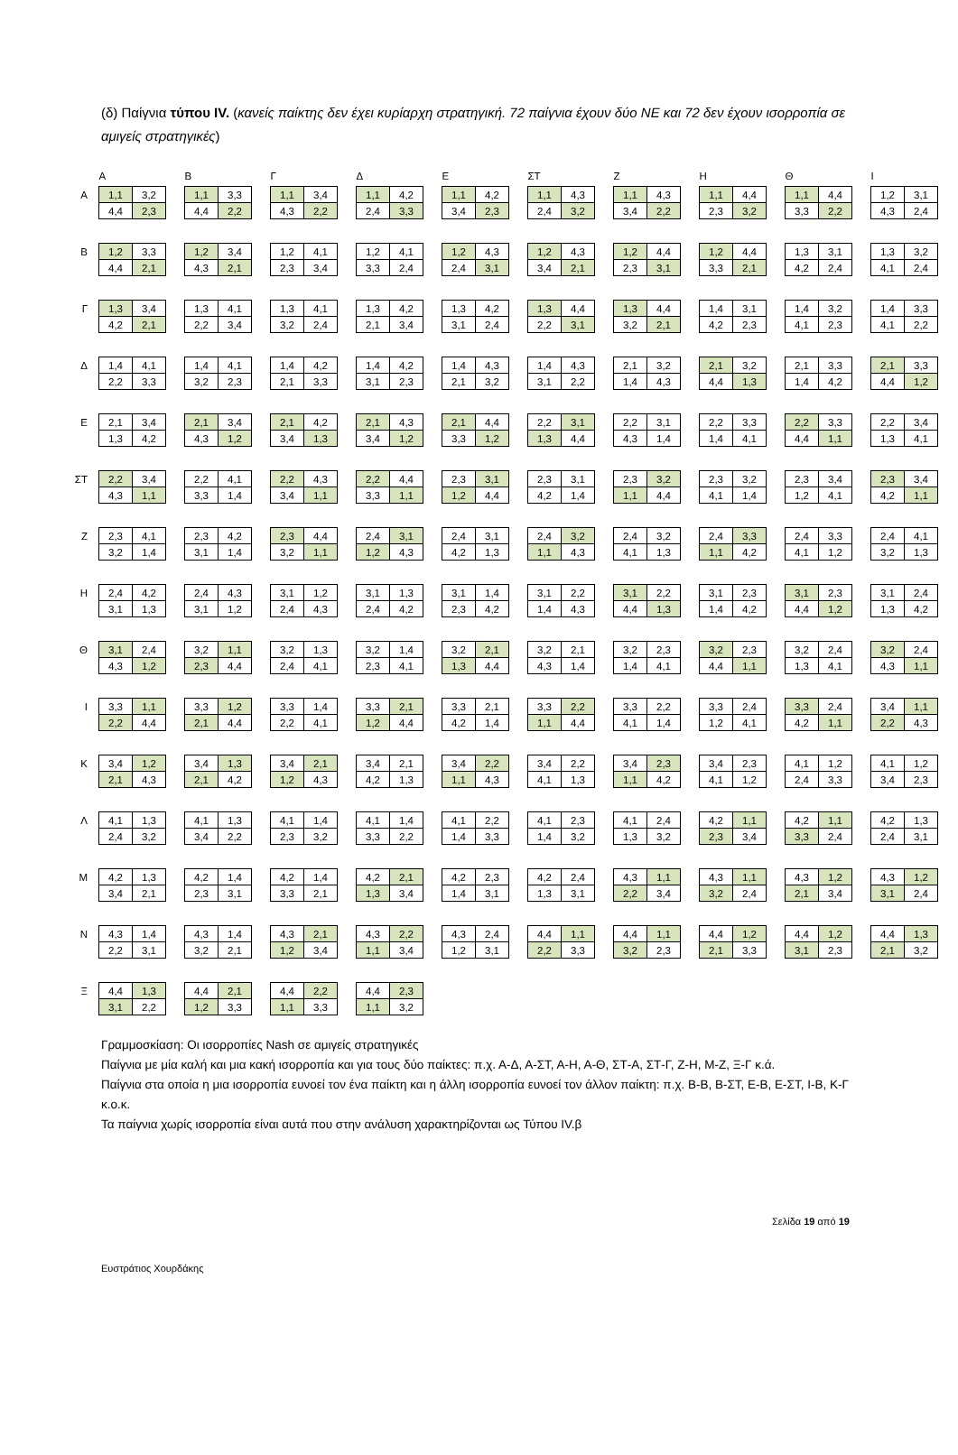(δ) Παίγνια τύπου IV. (κανείς παίκτης δεν έχει κυρίαρχη στρατηγική. 72 παίγνια έχουν δύο ΝΕ και 72 δεν έχουν ισορροπία σε αμιγείς στρατηγικές)
| | | Α | | | Β | | | Γ | | | Δ | | | Ε | | | ΣΤ | | | Ζ | | | Η | | | Θ | | | Ι | |
| --- | --- | --- | --- | --- | --- | --- | --- | --- | --- | --- | --- | --- | --- | --- | --- | --- | --- | --- | --- | --- | --- | --- | --- | --- | --- | --- | --- | --- | --- | --- |
| Α | | 1,1 | 3,2 | | 1,1 | 3,3 | | 1,1 | 3,4 | | 1,1 | 4,2 | | 1,1 | 4,2 | | 1,1 | 4,3 | | 1,1 | 4,3 | | 1,1 | 4,4 | | 1,1 | 4,4 | | 1,2 | 3,1 |
| | | 4,4 | 2,3 | | 4,4 | 2,2 | | 4,3 | 2,2 | | 2,4 | 3,3 | | 3,4 | 2,3 | | 2,4 | 3,2 | | 3,4 | 2,2 | | 2,3 | 3,2 | | 3,3 | 2,2 | | 4,3 | 2,4 |
| Β | | 1,2 | 3,3 | | 1,2 | 3,4 | | 1,2 | 4,1 | | 1,2 | 4,1 | | 1,2 | 4,3 | | 1,2 | 4,3 | | 1,2 | 4,4 | | 1,2 | 4,4 | | 1,3 | 3,1 | | 1,3 | 3,2 |
| | | 4,4 | 2,1 | | 4,3 | 2,1 | | 2,3 | 3,4 | | 3,3 | 2,4 | | 2,4 | 3,1 | | 3,4 | 2,1 | | 2,3 | 3,1 | | 3,3 | 2,1 | | 4,2 | 2,4 | | 4,1 | 2,4 |
| Γ | | 1,3 | 3,4 | | 1,3 | 4,1 | | 1,3 | 4,1 | | 1,3 | 4,2 | | 1,3 | 4,2 | | 1,3 | 4,4 | | 1,3 | 4,4 | | 1,4 | 3,1 | | 1,4 | 3,2 | | 1,4 | 3,3 |
| | | 4,2 | 2,1 | | 2,2 | 3,4 | | 3,2 | 2,4 | | 2,1 | 3,4 | | 3,1 | 2,4 | | 2,2 | 3,1 | | 3,2 | 2,1 | | 4,2 | 2,3 | | 4,1 | 2,3 | | 4,1 | 2,2 |
| Δ | | 1,4 | 4,1 | | 1,4 | 4,1 | | 1,4 | 4,2 | | 1,4 | 4,2 | | 1,4 | 4,3 | | 1,4 | 4,3 | | 2,1 | 3,2 | | 2,1 | 3,2 | | 2,1 | 3,3 | | 2,1 | 3,3 |
| | | 2,2 | 3,3 | | 3,2 | 2,3 | | 2,1 | 3,3 | | 3,1 | 2,3 | | 2,1 | 3,2 | | 3,1 | 2,2 | | 1,4 | 4,3 | | 4,4 | 1,3 | | 1,4 | 4,2 | | 4,4 | 1,2 |
| Ε | | 2,1 | 3,4 | | 2,1 | 3,4 | | 2,1 | 4,2 | | 2,1 | 4,3 | | 2,1 | 4,4 | | 2,2 | 3,1 | | 2,2 | 3,1 | | 2,2 | 3,3 | | 2,2 | 3,3 | | 2,2 | 3,4 |
| | | 1,3 | 4,2 | | 4,3 | 1,2 | | 3,4 | 1,3 | | 3,4 | 1,2 | | 3,3 | 1,2 | | 1,3 | 4,4 | | 4,3 | 1,4 | | 1,4 | 4,1 | | 4,4 | 1,1 | | 1,3 | 4,1 |
| ΣΤ | | 2,2 | 3,4 | | 2,2 | 4,1 | | 2,2 | 4,3 | | 2,2 | 4,4 | | 2,3 | 3,1 | | 2,3 | 3,1 | | 2,3 | 3,2 | | 2,3 | 3,2 | | 2,3 | 3,4 | | 2,3 | 3,4 |
| | | 4,3 | 1,1 | | 3,3 | 1,4 | | 3,4 | 1,1 | | 3,3 | 1,1 | | 1,2 | 4,4 | | 4,2 | 1,4 | | 1,1 | 4,4 | | 4,1 | 1,4 | | 1,2 | 4,1 | | 4,2 | 1,1 |
| Ζ | | 2,3 | 4,1 | | 2,3 | 4,2 | | 2,3 | 4,4 | | 2,4 | 3,1 | | 2,4 | 3,1 | | 2,4 | 3,2 | | 2,4 | 3,2 | | 2,4 | 3,3 | | 2,4 | 3,3 | | 2,4 | 4,1 |
| | | 3,2 | 1,4 | | 3,1 | 1,4 | | 3,2 | 1,1 | | 1,2 | 4,3 | | 4,2 | 1,3 | | 1,1 | 4,3 | | 4,1 | 1,3 | | 1,1 | 4,2 | | 4,1 | 1,2 | | 3,2 | 1,3 |
| Η | | 2,4 | 4,2 | | 2,4 | 4,3 | | 3,1 | 1,2 | | 3,1 | 1,3 | | 3,1 | 1,4 | | 3,1 | 2,2 | | 3,1 | 2,2 | | 3,1 | 2,3 | | 3,1 | 2,3 | | 3,1 | 2,4 |
| | | 3,1 | 1,3 | | 3,1 | 1,2 | | 2,4 | 4,3 | | 2,4 | 4,2 | | 2,3 | 4,2 | | 1,4 | 4,3 | | 4,4 | 1,3 | | 1,4 | 4,2 | | 4,4 | 1,2 | | 1,3 | 4,2 |
| Θ | | 3,1 | 2,4 | | 3,2 | 1,1 | | 3,2 | 1,3 | | 3,2 | 1,4 | | 3,2 | 2,1 | | 3,2 | 2,1 | | 3,2 | 2,3 | | 3,2 | 2,3 | | 3,2 | 2,4 | | 3,2 | 2,4 |
| | | 4,3 | 1,2 | | 2,3 | 4,4 | | 2,4 | 4,1 | | 2,3 | 4,1 | | 1,3 | 4,4 | | 4,3 | 1,4 | | 1,4 | 4,1 | | 4,4 | 1,1 | | 1,3 | 4,1 | | 4,3 | 1,1 |
| Ι | | 3,3 | 1,1 | | 3,3 | 1,2 | | 3,3 | 1,4 | | 3,3 | 2,1 | | 3,3 | 2,1 | | 3,3 | 2,2 | | 3,3 | 2,2 | | 3,3 | 2,4 | | 3,3 | 2,4 | | 3,4 | 1,1 |
| | | 2,2 | 4,4 | | 2,1 | 4,4 | | 2,2 | 4,1 | | 1,2 | 4,4 | | 4,2 | 1,4 | | 1,1 | 4,4 | | 4,1 | 1,4 | | 1,2 | 4,1 | | 4,2 | 1,1 | | 2,2 | 4,3 |
| Κ | | 3,4 | 1,2 | | 3,4 | 1,3 | | 3,4 | 2,1 | | 3,4 | 2,1 | | 3,4 | 2,2 | | 3,4 | 2,2 | | 3,4 | 2,3 | | 3,4 | 2,3 | | 4,1 | 1,2 | | 4,1 | 1,2 |
| | | 2,1 | 4,3 | | 2,1 | 4,2 | | 1,2 | 4,3 | | 4,2 | 1,3 | | 1,1 | 4,3 | | 4,1 | 1,3 | | 1,1 | 4,2 | | 4,1 | 1,2 | | 2,4 | 3,3 | | 3,4 | 2,3 |
| Λ | | 4,1 | 1,3 | | 4,1 | 1,3 | | 4,1 | 1,4 | | 4,1 | 1,4 | | 4,1 | 2,2 | | 4,1 | 2,3 | | 4,1 | 2,4 | | 4,2 | 1,1 | | 4,2 | 1,1 | | 4,2 | 1,3 |
| | | 2,4 | 3,2 | | 3,4 | 2,2 | | 2,3 | 3,2 | | 3,3 | 2,2 | | 1,4 | 3,3 | | 1,4 | 3,2 | | 1,3 | 3,2 | | 2,3 | 3,4 | | 3,3 | 2,4 | | 2,4 | 3,1 |
| Μ | | 4,2 | 1,3 | | 4,2 | 1,4 | | 4,2 | 1,4 | | 4,2 | 2,1 | | 4,2 | 2,3 | | 4,2 | 2,4 | | 4,3 | 1,1 | | 4,3 | 1,1 | | 4,3 | 1,2 | | 4,3 | 1,2 |
| | | 3,4 | 2,1 | | 2,3 | 3,1 | | 3,3 | 2,1 | | 1,3 | 3,4 | | 1,4 | 3,1 | | 1,3 | 3,1 | | 2,2 | 3,4 | | 3,2 | 2,4 | | 2,1 | 3,4 | | 3,1 | 2,4 |
| Ν | | 4,3 | 1,4 | | 4,3 | 1,4 | | 4,3 | 2,1 | | 4,3 | 2,2 | | 4,3 | 2,4 | | 4,4 | 1,1 | | 4,4 | 1,1 | | 4,4 | 1,2 | | 4,4 | 1,2 | | 4,4 | 1,3 |
| | | 2,2 | 3,1 | | 3,2 | 2,1 | | 1,2 | 3,4 | | 1,1 | 3,4 | | 1,2 | 3,1 | | 2,2 | 3,3 | | 3,2 | 2,3 | | 2,1 | 3,3 | | 3,1 | 2,3 | | 2,1 | 3,2 |
| Ξ | | 4,4 | 1,3 | | 4,4 | 2,1 | | 4,4 | 2,2 | | 4,4 | 2,3 | | | | | | | | | | | | | | | | | | |
| | | 3,1 | 2,2 | | 1,2 | 3,3 | | 1,1 | 3,3 | | 1,1 | 3,2 | | | | | | | | | | | | | | | | | | |
Γραμμοσκίαση: Οι ισορροπίες Nash σε αμιγείς στρατηγικές
Παίγνια με μία καλή και μια κακή ισορροπία και για τους δύο παίκτες: π.χ. Α-Δ, Α-ΣΤ, Α-Η, Α-Θ, ΣΤ-Α, ΣΤ-Γ, Ζ-Η, Μ-Ζ, Ξ-Γ κ.ά.
Παίγνια στα οποία η μια ισορροπία ευνοεί τον ένα παίκτη και η άλλη ισορροπία ευνοεί τον άλλον παίκτη: π.χ. Β-Β, Β-ΣΤ, Ε-Β, Ε-ΣΤ, Ι-Β, Κ-Γ κ.ο.κ.
Τα παίγνια χωρίς ισορροπία είναι αυτά που στην ανάλυση χαρακτηρίζονται ως Τύπου IV.β
Σελίδα 19 από 19
Ευστράτιος Χουρδάκης